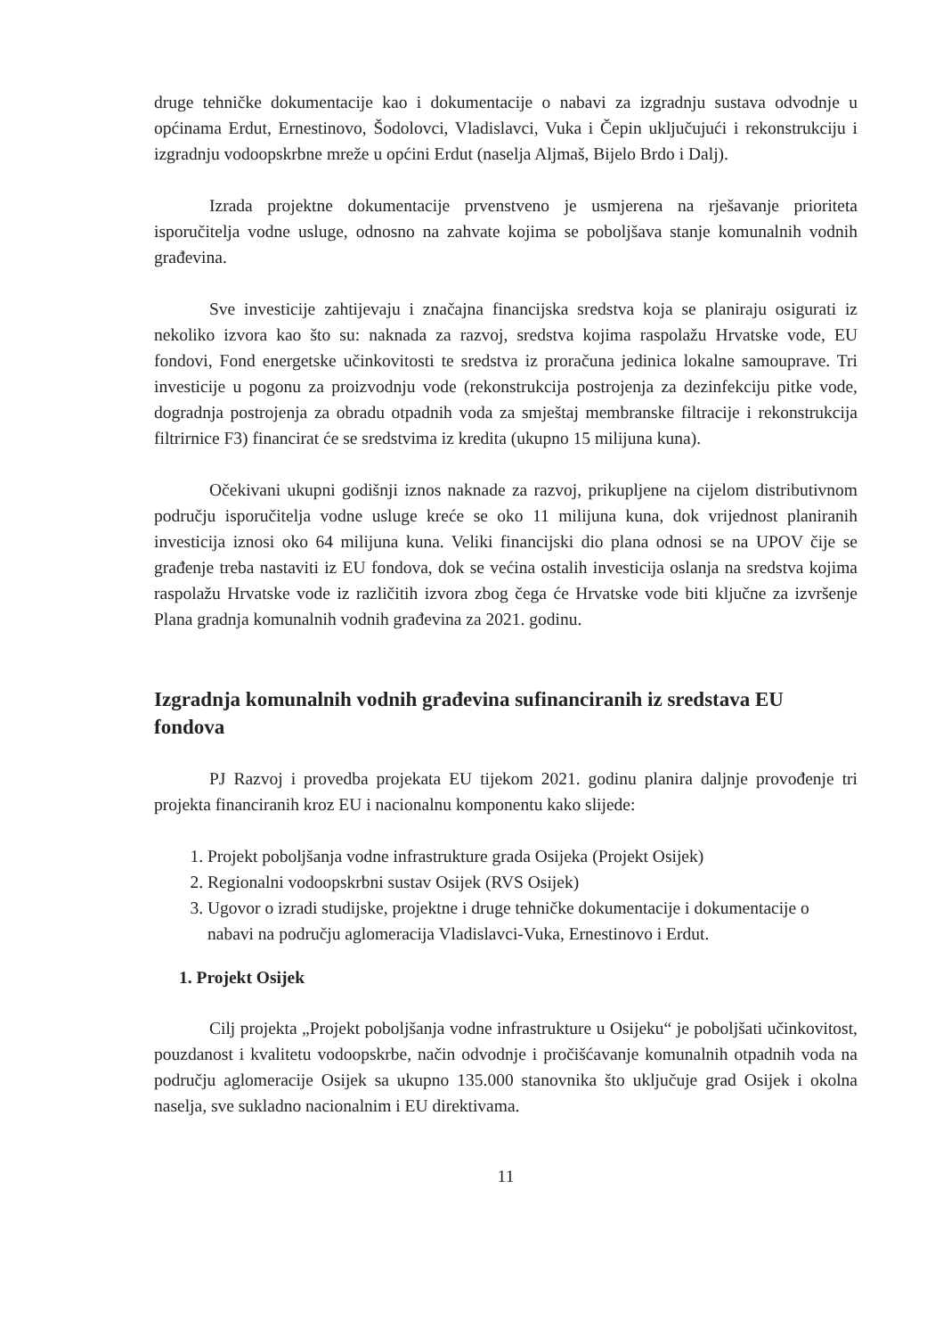druge tehničke dokumentacije kao i dokumentacije o nabavi za izgradnju sustava odvodnje u općinama Erdut, Ernestinovo, Šodolovci, Vladislavci, Vuka i Čepin uključujući i rekonstrukciju i izgradnju vodoopskrbne mreže u općini Erdut (naselja Aljmaš, Bijelo Brdo i Dalj).
Izrada projektne dokumentacije prvenstveno je usmjerena na rješavanje prioriteta isporučitelja vodne usluge, odnosno na zahvate kojima se poboljšava stanje komunalnih vodnih građevina.
Sve investicije zahtijevaju i značajna financijska sredstva koja se planiraju osigurati iz nekoliko izvora kao što su: naknada za razvoj, sredstva kojima raspolažu Hrvatske vode, EU fondovi, Fond energetske učinkovitosti te sredstva iz proračuna jedinica lokalne samouprave. Tri investicije u pogonu za proizvodnju vode (rekonstrukcija postrojenja za dezinfekciju pitke vode, dogradnja postrojenja za obradu otpadnih voda za smještaj membranske filtracije i rekonstrukcija filtrirnice F3) financirat će se sredstvima iz kredita (ukupno 15 milijuna kuna).
Očekivani ukupni godišnji iznos naknade za razvoj, prikupljene na cijelom distributivnom području isporučitelja vodne usluge kreće se oko 11 milijuna kuna, dok vrijednost planiranih investicija iznosi oko 64 milijuna kuna. Veliki financijski dio plana odnosi se na UPOV čije se građenje treba nastaviti iz EU fondova, dok se većina ostalih investicija oslanja na sredstva kojima raspolažu Hrvatske vode iz različitih izvora zbog čega će Hrvatske vode biti ključne za izvršenje Plana gradnja komunalnih vodnih građevina za 2021. godinu.
Izgradnja komunalnih vodnih građevina sufinanciranih iz sredstava EU fondova
PJ Razvoj i provedba projekata EU tijekom 2021. godinu planira daljnje provođenje tri projekta financiranih kroz EU i nacionalnu komponentu kako slijede:
1. Projekt poboljšanja vodne infrastrukture grada Osijeka (Projekt Osijek)
2. Regionalni vodoopskrbni sustav Osijek (RVS Osijek)
3. Ugovor o izradi studijske, projektne i druge tehničke dokumentacije i dokumentacije o nabavi na području aglomeracija Vladislavci-Vuka, Ernestinovo i Erdut.
1. Projekt Osijek
Cilj projekta „Projekt poboljšanja vodne infrastrukture u Osijeku“ je poboljšati učinkovitost, pouzdanost i kvalitetu vodoopskrbe, način odvodnje i pročišćavanje komunalnih otpadnih voda na području aglomeracije Osijek sa ukupno 135.000 stanovnika što uključuje grad Osijek i okolna naselja, sve sukladno nacionalnim i EU direktivama.
11